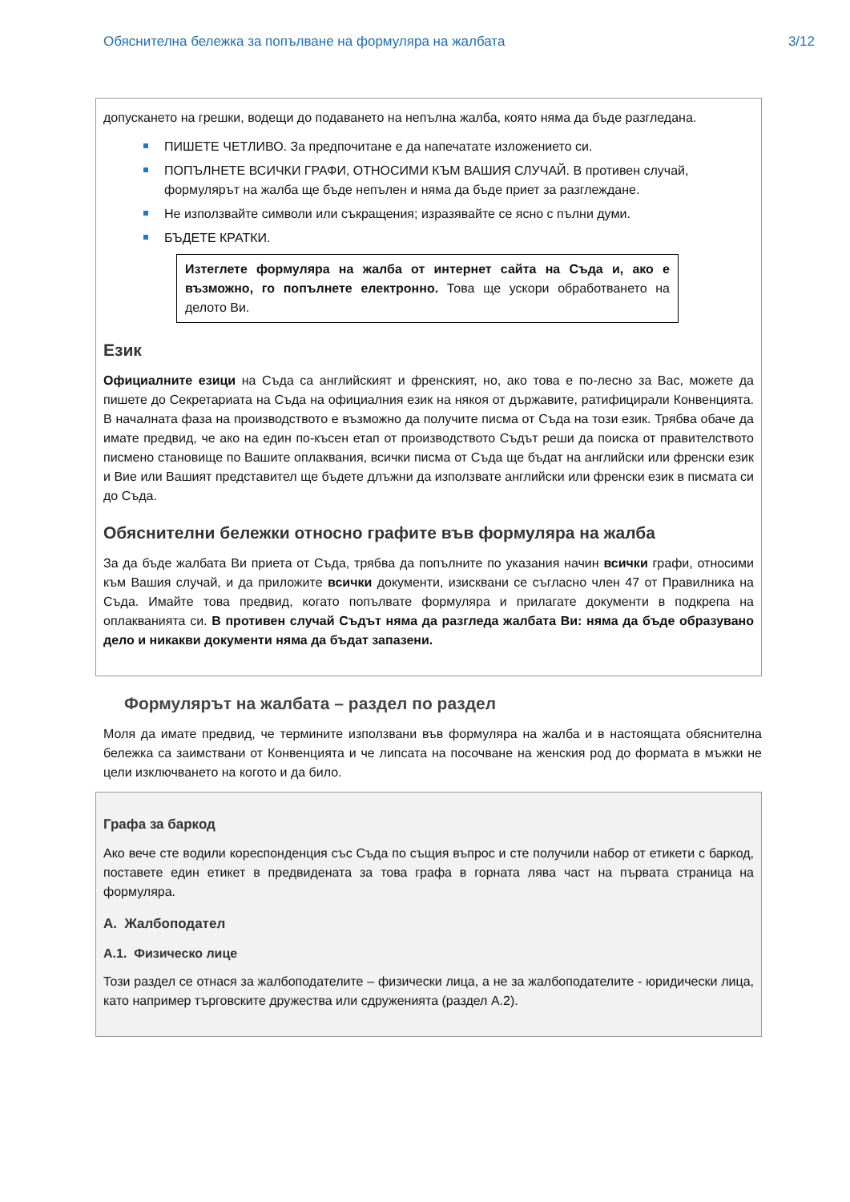Обяснителна бележка за попълване на формуляра на жалбата 3/12
допускането на грешки, водещи до подаването на непълна жалба, която няма да бъде разгледана.
ПИШЕТЕ ЧЕТЛИВО. За предпочитане е да напечатате изложението си.
ПОПЪЛНЕТЕ ВСИЧКИ ГРАФИ, ОТНОСИМИ КЪМ ВАШИЯ СЛУЧАЙ. В противен случай, формулярът на жалба ще бъде непълен и няма да бъде приет за разглеждане.
Не използвайте символи или съкращения; изразявайте се ясно с пълни думи.
БЪДЕТЕ КРАТКИ.
Изтеглете формуляра на жалба от интернет сайта на Съда и, ако е възможно, го попълнете електронно. Това ще ускори обработването на делото Ви.
Език
Официалните езици на Съда са английският и френският, но, ако това е по-лесно за Вас, можете да пишете до Секретариата на Съда на официалния език на някоя от държавите, ратифицирали Конвенцията. В началната фаза на производството е възможно да получите писма от Съда на този език. Трябва обаче да имате предвид, че ако на един по-късен етап от производството Съдът реши да поиска от правителството писмено становище по Вашите оплаквания, всички писма от Съда ще бъдат на английски или френски език и Вие или Вашият представител ще бъдете длъжни да използвате английски или френски език в писмата си до Съда.
Обяснителни бележки относно графите във формуляра на жалба
За да бъде жалбата Ви приета от Съда, трябва да попълните по указания начин всички графи, относими към Вашия случай, и да приложите всички документи, изисквани се съгласно член 47 от Правилника на Съда. Имайте това предвид, когато попълвате формуляра и прилагате документи в подкрепа на оплакванията си. В противен случай Съдът няма да разгледа жалбата Ви: няма да бъде образувано дело и никакви документи няма да бъдат запазени.
Формулярът на жалбата – раздел по раздел
Моля да имате предвид, че термините използвани във формуляра на жалба и в настоящата обяснителна бележка са заимствани от Конвенцията и че липсата на посочване на женския род до формата в мъжки не цели изключването на когото и да било.
Графа за баркод
Ако вече сте водили кореспонденция със Съда по същия въпрос и сте получили набор от етикети с баркод, поставете един етикет в предвидената за това графа в горната лява част на първата страница на формуляра.
А. Жалбоподател
А.1. Физическо лице
Този раздел се отнася за жалбоподателите – физически лица, а не за жалбоподателите - юридически лица, като например търговските дружества или сдруженията (раздел А.2).